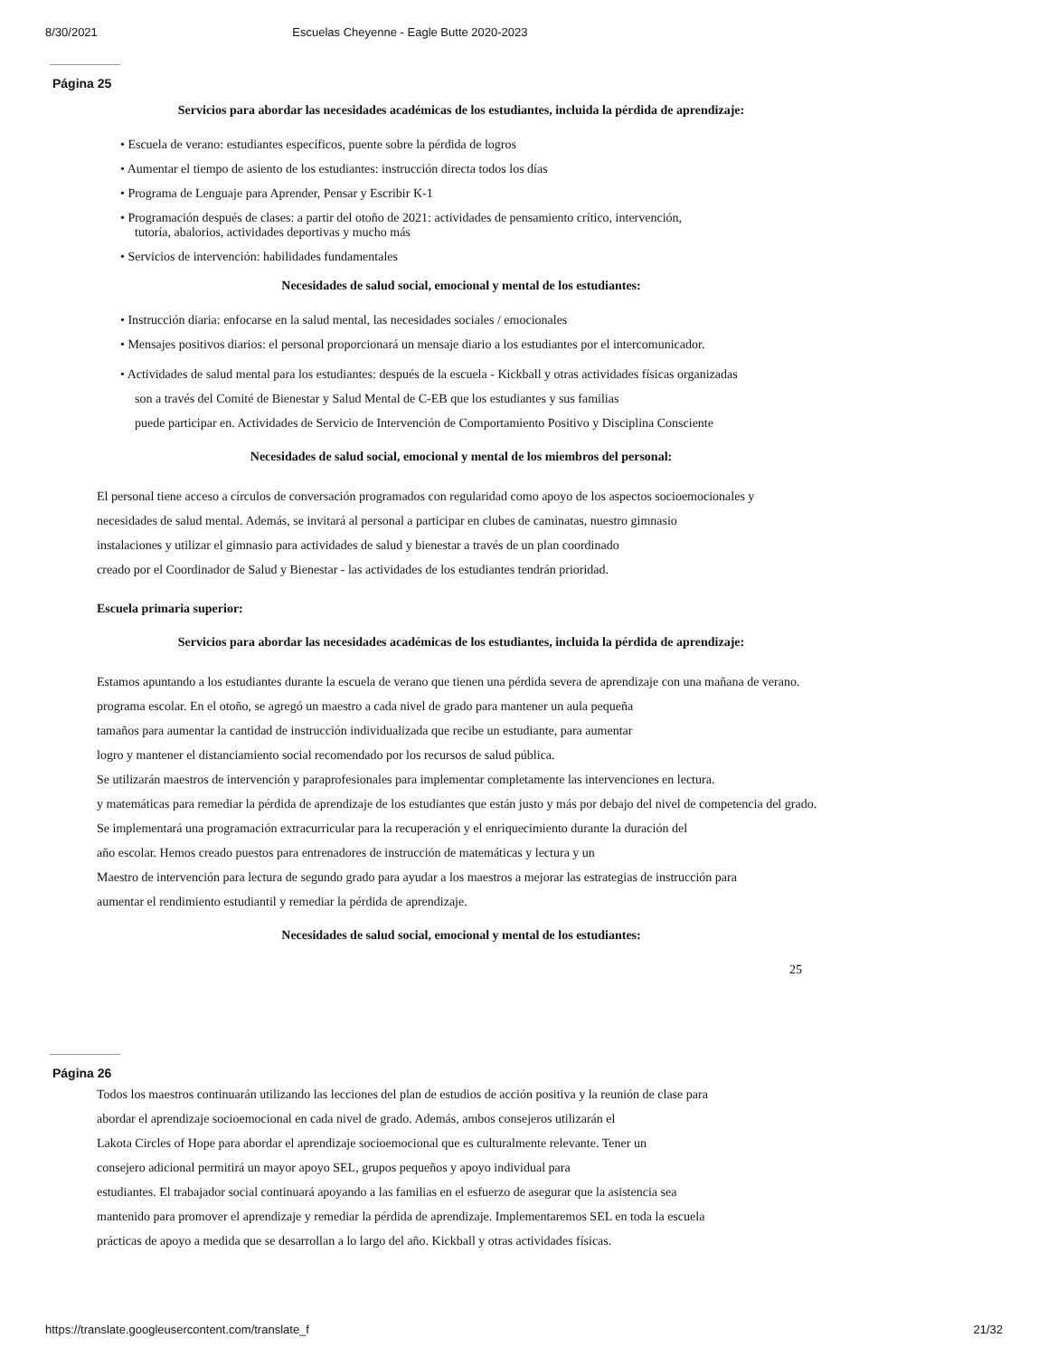8/30/2021 Escuelas Cheyenne - Eagle Butte 2020-2023
Página 25
Servicios para abordar las necesidades académicas de los estudiantes, incluida la pérdida de aprendizaje:
• Escuela de verano: estudiantes específicos, puente sobre la pérdida de logros
• Aumentar el tiempo de asiento de los estudiantes: instrucción directa todos los días
• Programa de Lenguaje para Aprender, Pensar y Escribir K-1
• Programación después de clases: a partir del otoño de 2021: actividades de pensamiento crítico, intervención,
tutoría, abalorios, actividades deportivas y mucho más
• Servicios de intervención: habilidades fundamentales
Necesidades de salud social, emocional y mental de los estudiantes:
• Instrucción diaria: enfocarse en la salud mental, las necesidades sociales / emocionales
• Mensajes positivos diarios: el personal proporcionará un mensaje diario a los estudiantes por el intercomunicador.
• Actividades de salud mental para los estudiantes: después de la escuela - Kickball y otras actividades físicas organizadas
son a través del Comité de Bienestar y Salud Mental de C-EB que los estudiantes y sus familias
puede participar en. Actividades de Servicio de Intervención de Comportamiento Positivo y Disciplina Consciente
Necesidades de salud social, emocional y mental de los miembros del personal:
El personal tiene acceso a círculos de conversación programados con regularidad como apoyo de los aspectos socioemocionales y
necesidades de salud mental. Además, se invitará al personal a participar en clubes de caminatas, nuestro gimnasio
instalaciones y utilizar el gimnasio para actividades de salud y bienestar a través de un plan coordinado
creado por el Coordinador de Salud y Bienestar - las actividades de los estudiantes tendrán prioridad.
Escuela primaria superior:
Servicios para abordar las necesidades académicas de los estudiantes, incluida la pérdida de aprendizaje:
Estamos apuntando a los estudiantes durante la escuela de verano que tienen una pérdida severa de aprendizaje con una mañana de verano.
programa escolar. En el otoño, se agregó un maestro a cada nivel de grado para mantener un aula pequeña
tamaños para aumentar la cantidad de instrucción individualizada que recibe un estudiante, para aumentar
logro y mantener el distanciamiento social recomendado por los recursos de salud pública.
Se utilizarán maestros de intervención y paraprofesionales para implementar completamente las intervenciones en lectura.
y matemáticas para remediar la pérdida de aprendizaje de los estudiantes que están justo y más por debajo del nivel de competencia del grado.
Se implementará una programación extracurricular para la recuperación y el enriquecimiento durante la duración del
año escolar. Hemos creado puestos para entrenadores de instrucción de matemáticas y lectura y un
Maestro de intervención para lectura de segundo grado para ayudar a los maestros a mejorar las estrategias de instrucción para
aumentar el rendimiento estudiantil y remediar la pérdida de aprendizaje.
Necesidades de salud social, emocional y mental de los estudiantes:
25
Página 26
Todos los maestros continuarán utilizando las lecciones del plan de estudios de acción positiva y la reunión de clase para
abordar el aprendizaje socioemocional en cada nivel de grado. Además, ambos consejeros utilizarán el
Lakota Circles of Hope para abordar el aprendizaje socioemocional que es culturalmente relevante. Tener un
consejero adicional permitirá un mayor apoyo SEL, grupos pequeños y apoyo individual para
estudiantes. El trabajador social continuará apoyando a las familias en el esfuerzo de asegurar que la asistencia sea
mantenido para promover el aprendizaje y remediar la pérdida de aprendizaje. Implementaremos SEL en toda la escuela
prácticas de apoyo a medida que se desarrollan a lo largo del año. Kickball y otras actividades físicas.
https://translate.googleusercontent.com/translate_f 21/32